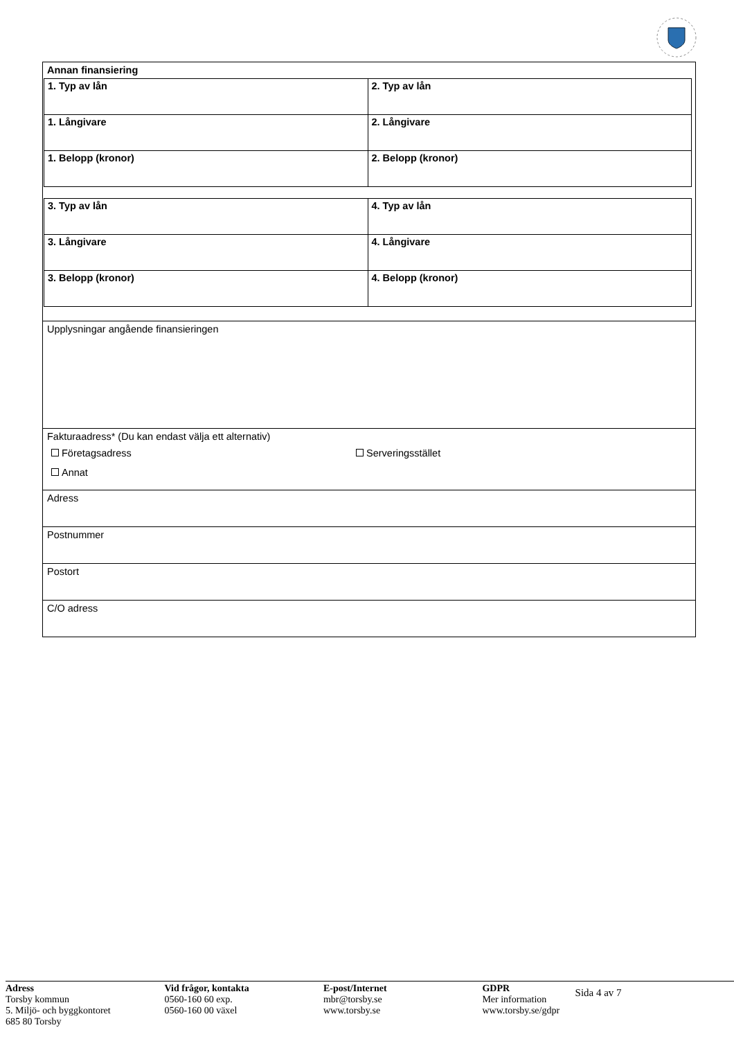Annan finansiering
| 1. Typ av lån | 2. Typ av lån |
| 1. Långivare | 2. Långivare |
| 1. Belopp (kronor) | 2. Belopp (kronor) |
| 3. Typ av lån | 4. Typ av lån |
| 3. Långivare | 4. Långivare |
| 3. Belopp (kronor) | 4. Belopp (kronor) |
Upplysningar angående finansieringen
Fakturaadress* (Du kan endast välja ett alternativ)
Företagsadress Serveringsstället
Annat
Adress
Postnummer
Postort
C/O adress
Adress
Torsby kommun
5. Miljö- och byggkontoret
685 80 Torsby
Vid frågor, kontakta
0560-160 60 exp.
0560-160 00 växel
E-post/Internet
mbr@torsby.se
www.torsby.se
GDPR
Mer information
www.torsby.se/gdpr
Sida 4 av 7